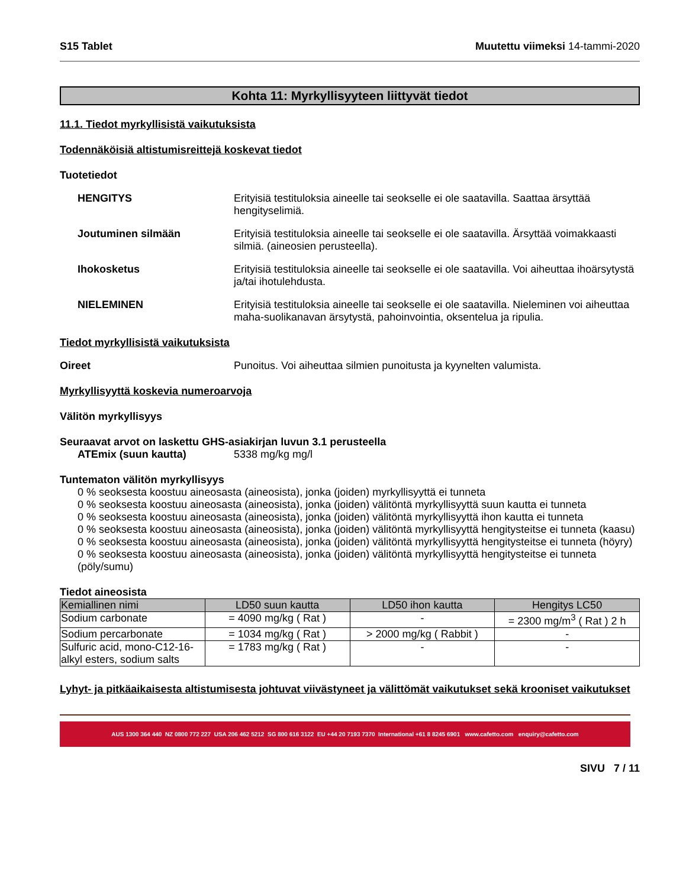S15 Tablet Muutettu viimeksi 14-tammi-2020
Kohta 11: Myrkyllisyyteen liittyvät tiedot
11.1. Tiedot myrkyllisistä vaikutuksista
Todennäköisiä altistumisreittejä koskevat tiedot
Tuotetiedot
HENGITYS Erityisiä testituloksia aineelle tai seokselle ei ole saatavilla. Saattaa ärsyttää hengityselimiä.
Joutuminen silmään Erityisiä testituloksia aineelle tai seokselle ei ole saatavilla. Ärsyttää voimakkaasti silmiä. (aineosien perusteella).
Ihokosketus Erityisiä testituloksia aineelle tai seokselle ei ole saatavilla. Voi aiheuttaa ihoärsytystä ja/tai ihotulehdusta.
NIELEMINEN Erityisiä testituloksia aineelle tai seokselle ei ole saatavilla. Nieleminen voi aiheuttaa maha-suolikanavan ärsytystä, pahoinvointia, oksentelua ja ripulia.
Tiedot myrkyllisistä vaikutuksista
Oireet Punoitus. Voi aiheuttaa silmien punoitusta ja kyynelten valumista.
Myrkyllisyyttä koskevia numeroarvoja
Välitön myrkyllisyys
Seuraavat arvot on laskettu GHS-asiakirjan luvun 3.1 perusteella
ATEmix (suun kautta) 5338 mg/kg mg/l
Tuntematon välitön myrkyllisyys
0 % seoksesta koostuu aineosasta (aineosista), jonka (joiden) myrkyllisyyttä ei tunneta
0 % seoksesta koostuu aineosasta (aineosista), jonka (joiden) välitöntä myrkyllisyyttä suun kautta ei tunneta
0 % seoksesta koostuu aineosasta (aineosista), jonka (joiden) välitöntä myrkyllisyyttä ihon kautta ei tunneta
0 % seoksesta koostuu aineosasta (aineosista), jonka (joiden) välitöntä myrkyllisyyttä hengitysteitse ei tunneta (kaasu)
0 % seoksesta koostuu aineosasta (aineosista), jonka (joiden) välitöntä myrkyllisyyttä hengitysteitse ei tunneta (höyry)
0 % seoksesta koostuu aineosasta (aineosista), jonka (joiden) välitöntä myrkyllisyyttä hengitysteitse ei tunneta (pöly/sumu)
Tiedot aineosista
| Kemiallinen nimi | LD50 suun kautta | LD50 ihon kautta | Hengitys LC50 |
| --- | --- | --- | --- |
| Sodium carbonate | = 4090 mg/kg ( Rat ) | - | = 2300 mg/m<sup>3</sup> ( Rat ) 2 h |
| Sodium percarbonate | = 1034 mg/kg ( Rat ) | > 2000 mg/kg ( Rabbit ) | - |
| Sulfuric acid, mono-C12-16-alkyl esters, sodium salts | = 1783 mg/kg ( Rat ) | - | - |
Lyhyt- ja pitkäaikaisesta altistumisesta johtuvat viivästyneet ja välittömät vaikutukset sekä krooniset vaikutukset
AUS 1300 364 440 NZ 0800 772 227 USA 206 462 5212 SG 800 616 3122 EU +44 20 7193 7370 International +61 8 8245 6901 www.cafetto.com enquiry@cafetto.com
SIVU 7 / 11